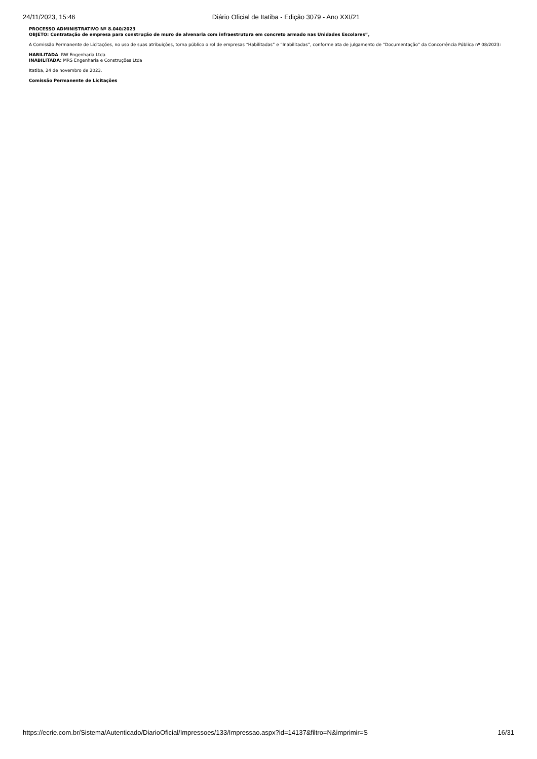24/11/2023, 15:46 Diário Oficial de Itatiba - Edição 3079 - Ano XXI/21
PROCESSO ADMINISTRATIVO Nº 8.040/2023
OBJETO: Contratação de empresa para construção de muro de alvenaria com infraestrutura em concreto armado nas Unidades Escolares”,
A Comissão Permanente de Licitações, no uso de suas atribuições, torna público o rol de empresas “Habilitadas” e “Inabilitadas”, conforme ata de julgamento de “Documentação” da Concorrência Pública nº 08/2023:
HABILITADA: RW Engenharia Ltda
INABILITADA: MRS Engenharia e Construções Ltda
Itatiba, 24 de novembro de 2023.
Comissão Permanente de Licitações
https://ecrie.com.br/Sistema/Autenticado/DiarioOficial/Impressoes/133/Impressao.aspx?id=14137&filtro=N&imprimir=S 16/31